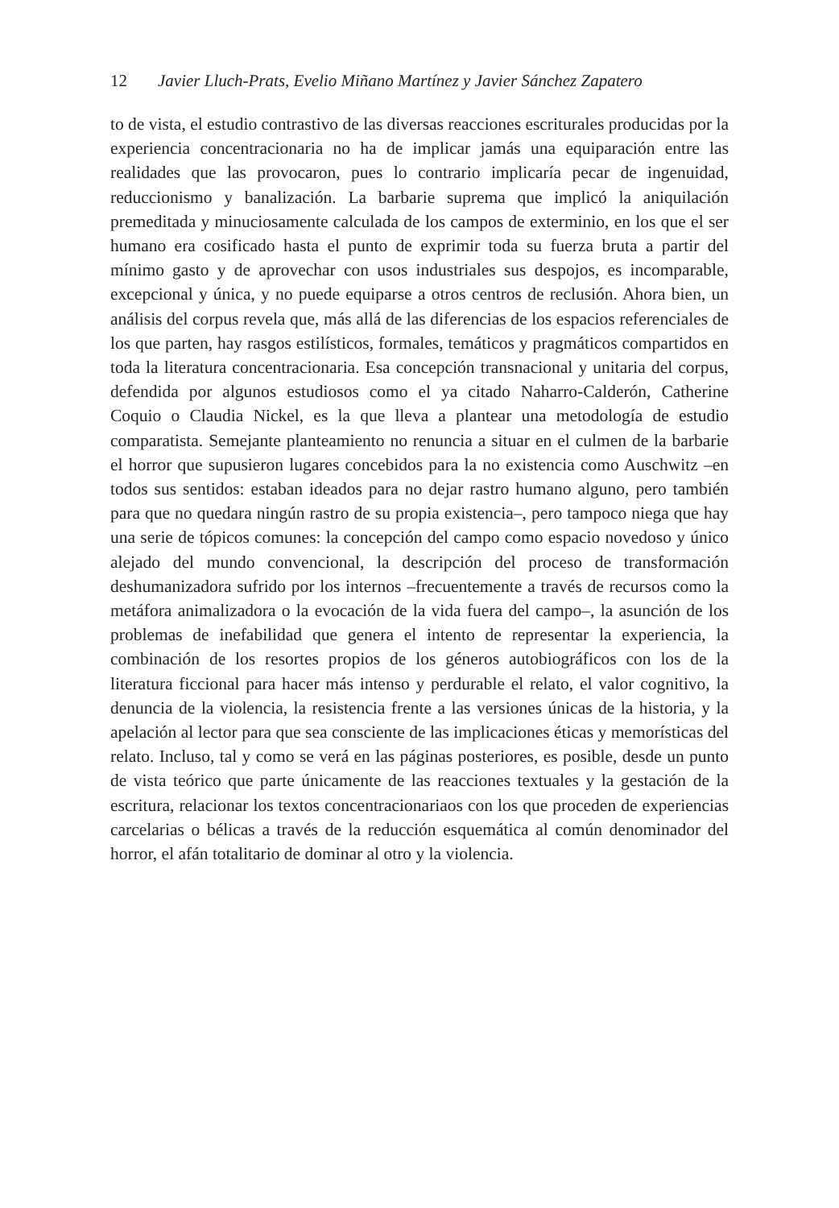12 Javier Lluch-Prats, Evelio Miñano Martínez y Javier Sánchez Zapatero
to de vista, el estudio contrastivo de las diversas reacciones escriturales producidas por la experiencia concentracionaria no ha de implicar jamás una equiparación entre las realidades que las provocaron, pues lo contrario implicaría pecar de ingenuidad, reduccionismo y banalización. La barbarie suprema que implicó la aniquilación premeditada y minuciosamente calculada de los campos de exterminio, en los que el ser humano era cosificado hasta el punto de exprimir toda su fuerza bruta a partir del mínimo gasto y de aprovechar con usos industriales sus despojos, es incomparable, excepcional y única, y no puede equiparse a otros centros de reclusión. Ahora bien, un análisis del corpus revela que, más allá de las diferencias de los espacios referenciales de los que parten, hay rasgos estilísticos, formales, temáticos y pragmáticos compartidos en toda la literatura concentracionaria. Esa concepción transnacional y unitaria del corpus, defendida por algunos estudiosos como el ya citado Naharro-Calderón, Catherine Coquio o Claudia Nickel, es la que lleva a plantear una metodología de estudio comparatista. Semejante planteamiento no renuncia a situar en el culmen de la barbarie el horror que supusieron lugares concebidos para la no existencia como Auschwitz –en todos sus sentidos: estaban ideados para no dejar rastro humano alguno, pero también para que no quedara ningún rastro de su propia existencia–, pero tampoco niega que hay una serie de tópicos comunes: la concepción del campo como espacio novedoso y único alejado del mundo convencional, la descripción del proceso de transformación deshumanizadora sufrido por los internos –frecuentemente a través de recursos como la metáfora animalizadora o la evocación de la vida fuera del campo–, la asunción de los problemas de inefabilidad que genera el intento de representar la experiencia, la combinación de los resortes propios de los géneros autobiográficos con los de la literatura ficcional para hacer más intenso y perdurable el relato, el valor cognitivo, la denuncia de la violencia, la resistencia frente a las versiones únicas de la historia, y la apelación al lector para que sea consciente de las implicaciones éticas y memorísticas del relato. Incluso, tal y como se verá en las páginas posteriores, es posible, desde un punto de vista teórico que parte únicamente de las reacciones textuales y la gestación de la escritura, relacionar los textos concentracionariaos con los que proceden de experiencias carcelarias o bélicas a través de la reducción esquemática al común denominador del horror, el afán totalitario de dominar al otro y la violencia.